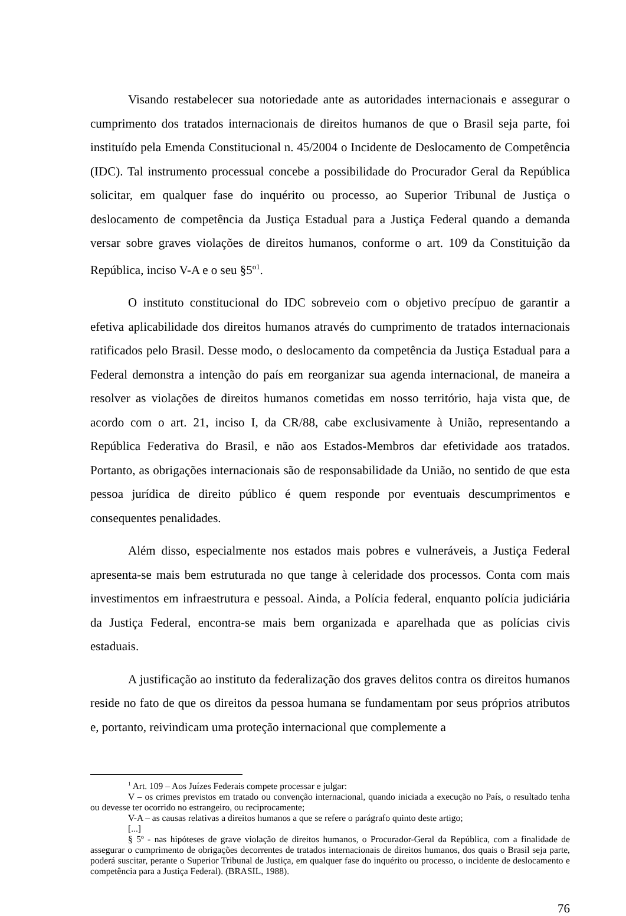Visando restabelecer sua notoriedade ante as autoridades internacionais e assegurar o cumprimento dos tratados internacionais de direitos humanos de que o Brasil seja parte, foi instituído pela Emenda Constitucional n. 45/2004 o Incidente de Deslocamento de Competência (IDC). Tal instrumento processual concebe a possibilidade do Procurador Geral da República solicitar, em qualquer fase do inquérito ou processo, ao Superior Tribunal de Justiça o deslocamento de competência da Justiça Estadual para a Justiça Federal quando a demanda versar sobre graves violações de direitos humanos, conforme o art. 109 da Constituição da República, inciso V-A e o seu §5º<sup>1</sup>.
O instituto constitucional do IDC sobreveio com o objetivo precípuo de garantir a efetiva aplicabilidade dos direitos humanos através do cumprimento de tratados internacionais ratificados pelo Brasil. Desse modo, o deslocamento da competência da Justiça Estadual para a Federal demonstra a intenção do país em reorganizar sua agenda internacional, de maneira a resolver as violações de direitos humanos cometidas em nosso território, haja vista que, de acordo com o art. 21, inciso I, da CR/88, cabe exclusivamente à União, representando a República Federativa do Brasil, e não aos Estados-Membros dar efetividade aos tratados. Portanto, as obrigações internacionais são de responsabilidade da União, no sentido de que esta pessoa jurídica de direito público é quem responde por eventuais descumprimentos e consequentes penalidades.
Além disso, especialmente nos estados mais pobres e vulneráveis, a Justiça Federal apresenta-se mais bem estruturada no que tange à celeridade dos processos. Conta com mais investimentos em infraestrutura e pessoal. Ainda, a Polícia federal, enquanto polícia judiciária da Justiça Federal, encontra-se mais bem organizada e aparelhada que as polícias civis estaduais.
A justificação ao instituto da federalização dos graves delitos contra os direitos humanos reside no fato de que os direitos da pessoa humana se fundamentam por seus próprios atributos e, portanto, reivindicam uma proteção internacional que complemente a
<sup>1</sup> Art. 109 – Aos Juízes Federais compete processar e julgar:
V – os crimes previstos em tratado ou convenção internacional, quando iniciada a execução no País, o resultado tenha ou devesse ter ocorrido no estrangeiro, ou reciprocamente;
V-A – as causas relativas a direitos humanos a que se refere o parágrafo quinto deste artigo;
[...]
§ 5º - nas hipóteses de grave violação de direitos humanos, o Procurador-Geral da República, com a finalidade de assegurar o cumprimento de obrigações decorrentes de tratados internacionais de direitos humanos, dos quais o Brasil seja parte, poderá suscitar, perante o Superior Tribunal de Justiça, em qualquer fase do inquérito ou processo, o incidente de deslocamento e competência para a Justiça Federal). (BRASIL, 1988).
76